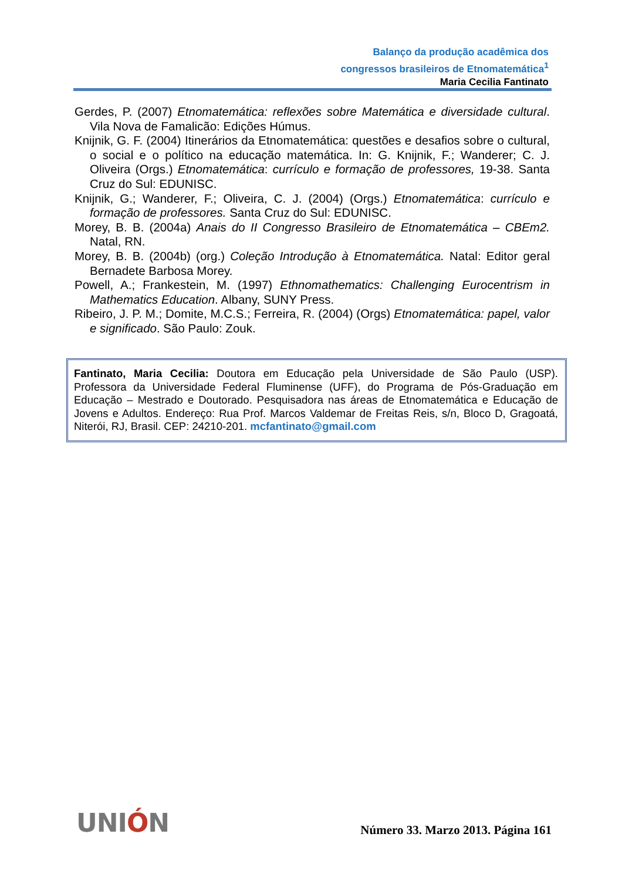Balanço da produção acadêmica dos
congressos brasileiros de Etnomatemática<sup>1</sup>
Maria Cecilia Fantinato
Gerdes, P. (2007) Etnomatemática: reflexões sobre Matemática e diversidade cultural. Vila Nova de Famalicão: Edições Húmus.
Knijnik, G. F. (2004) Itinerários da Etnomatemática: questões e desafios sobre o cultural, o social e o político na educação matemática. In: G. Knijnik, F.; Wanderer; C. J. Oliveira (Orgs.) Etnomatemática: currículo e formação de professores, 19-38. Santa Cruz do Sul: EDUNISC.
Knijnik, G.; Wanderer, F.; Oliveira, C. J. (2004) (Orgs.) Etnomatemática: currículo e formação de professores. Santa Cruz do Sul: EDUNISC.
Morey, B. B. (2004a) Anais do II Congresso Brasileiro de Etnomatemática – CBEm2. Natal, RN.
Morey, B. B. (2004b) (org.) Coleção Introdução à Etnomatemática. Natal: Editor geral Bernadete Barbosa Morey.
Powell, A.; Frankestein, M. (1997) Ethnomathematics: Challenging Eurocentrism in Mathematics Education. Albany, SUNY Press.
Ribeiro, J. P. M.; Domite, M.C.S.; Ferreira, R. (2004) (Orgs) Etnomatemática: papel, valor e significado. São Paulo: Zouk.
Fantinato, Maria Cecilia: Doutora em Educação pela Universidade de São Paulo (USP). Professora da Universidade Federal Fluminense (UFF), do Programa de Pós-Graduação em Educação – Mestrado e Doutorado. Pesquisadora nas áreas de Etnomatemática e Educação de Jovens e Adultos. Endereço: Rua Prof. Marcos Valdemar de Freitas Reis, s/n, Bloco D, Gragoatá, Niterói, RJ, Brasil. CEP: 24210-201. mcfantinato@gmail.com
UNIÓN
Número 33. Marzo 2013. Página 161